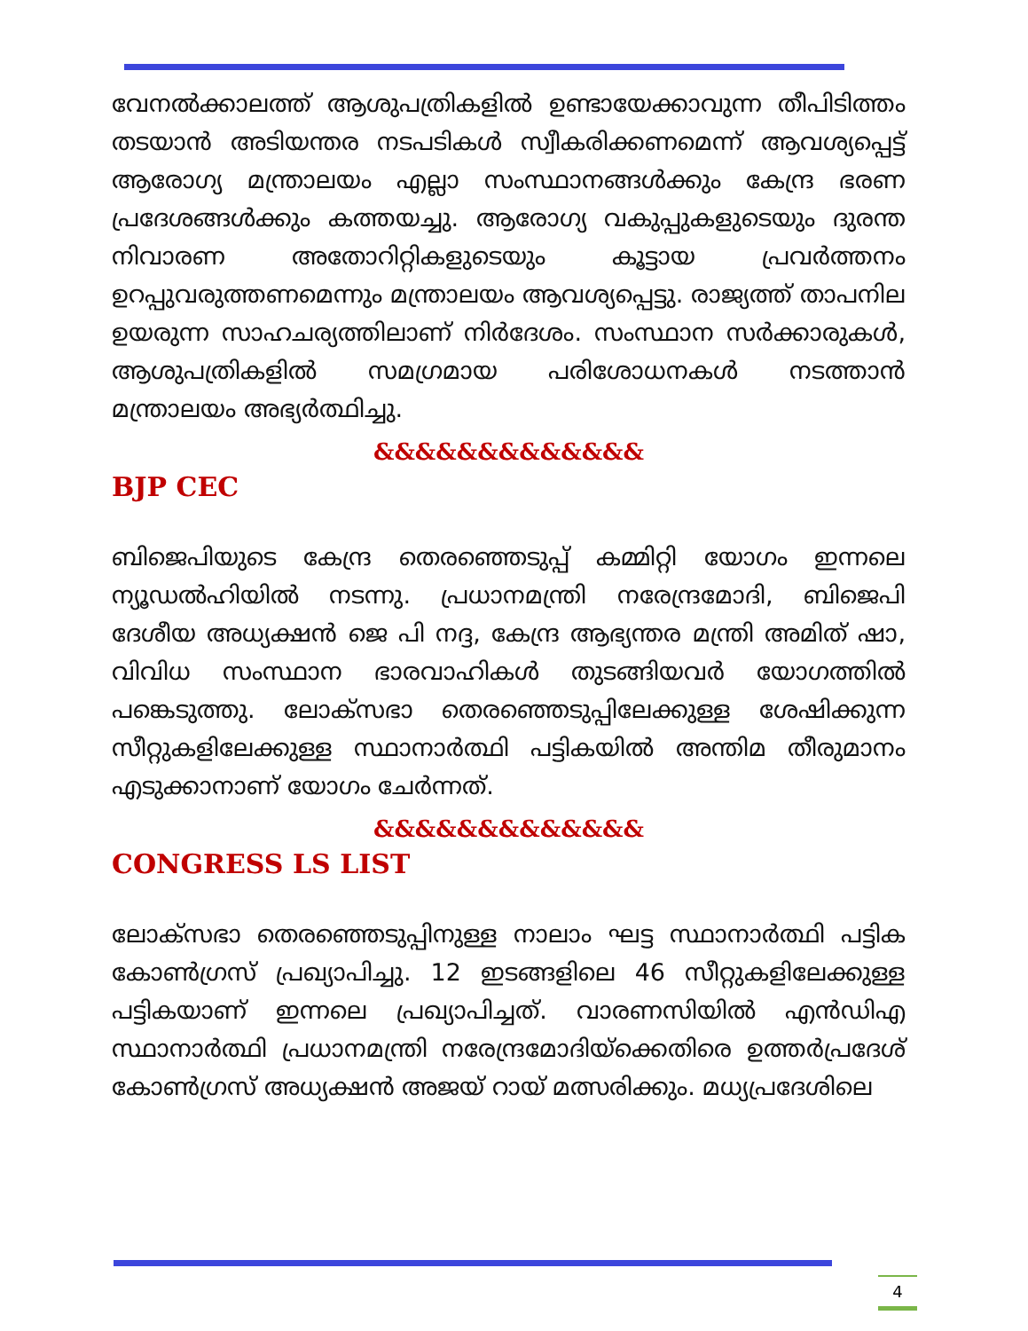വേനൽക്കാലത്ത് ആശുപത്രികളിൽ ഉണ്ടായേക്കാവുന്ന തീപിടിത്തം തടയാൻ അടിയന്തര നടപടികൾ സ്വീകരിക്കണമെന്ന് ആവശ്യപ്പെട്ട് ആരോഗ്യ മന്ത്രാലയം എല്ലാ സംസ്ഥാനങ്ങൾക്കും കേന്ദ്ര ഭരണ പ്രദേശങ്ങൾക്കും കത്തയച്ചു. ആരോഗ്യ വകുപ്പുകളുടെയും ദുരന്ത നിവാരണ അതോറിറ്റികളുടെയും കൂട്ടായ പ്രവർത്തനം ഉറപ്പുവരുത്തണമെന്നും മന്ത്രാലയം ആവശ്യപ്പെട്ടു. രാജ്യത്ത് താപനില ഉയരുന്ന സാഹചര്യത്തിലാണ് നിർദേശം. സംസ്ഥാന സർക്കാരുകൾ, ആശുപത്രികളിൽ സമഗ്രമായ പരിശോധനകൾ നടത്താൻ മന്ത്രാലയം അഭ്യർത്ഥിച്ചു.
&&&&&&&&&&&&&
BJP CEC
ബിജെപിയുടെ കേന്ദ്ര തെരഞ്ഞെടുപ്പ് കമ്മിറ്റി യോഗം ഇന്നലെ ന്യൂഡൽഹിയിൽ നടന്നു. പ്രധാനമന്ത്രി നരേന്ദ്രമോദി, ബിജെപി ദേശീയ അധ്യക്ഷൻ ജെ പി നദ്ദ, കേന്ദ്ര ആഭ്യന്തര മന്ത്രി അമിത് ഷാ, വിവിധ സംസ്ഥാന ഭാരവാഹികൾ തുടങ്ങിയവർ യോഗത്തിൽ പങ്കെടുത്തു. ലോക്സഭാ തെരഞ്ഞെടുപ്പിലേക്കുള്ള ശേഷിക്കുന്ന സീറ്റുകളിലേക്കുള്ള സ്ഥാനാർത്ഥി പട്ടികയിൽ അന്തിമ തീരുമാനം എടുക്കാനാണ് യോഗം ചേർന്നത്.
&&&&&&&&&&&&&
CONGRESS LS LIST
ലോക്സഭാ തെരഞ്ഞെടുപ്പിനുള്ള നാലാം ഘട്ട സ്ഥാനാർത്ഥി പട്ടിക കോൺഗ്രസ് പ്രഖ്യാപിച്ചു. 12 ഇടങ്ങളിലെ 46 സീറ്റുകളിലേക്കുള്ള പട്ടികയാണ് ഇന്നലെ പ്രഖ്യാപിച്ചത്. വാരണസിയിൽ എൻഡിഎ സ്ഥാനാർത്ഥി പ്രധാനമന്ത്രി നരേന്ദ്രമോദിയ്ക്കെതിരെ ഉത്തർപ്രദേശ് കോൺഗ്രസ് അധ്യക്ഷൻ അജയ് റായ് മത്സരിക്കും. മധ്യപ്രദേശിലെ
4